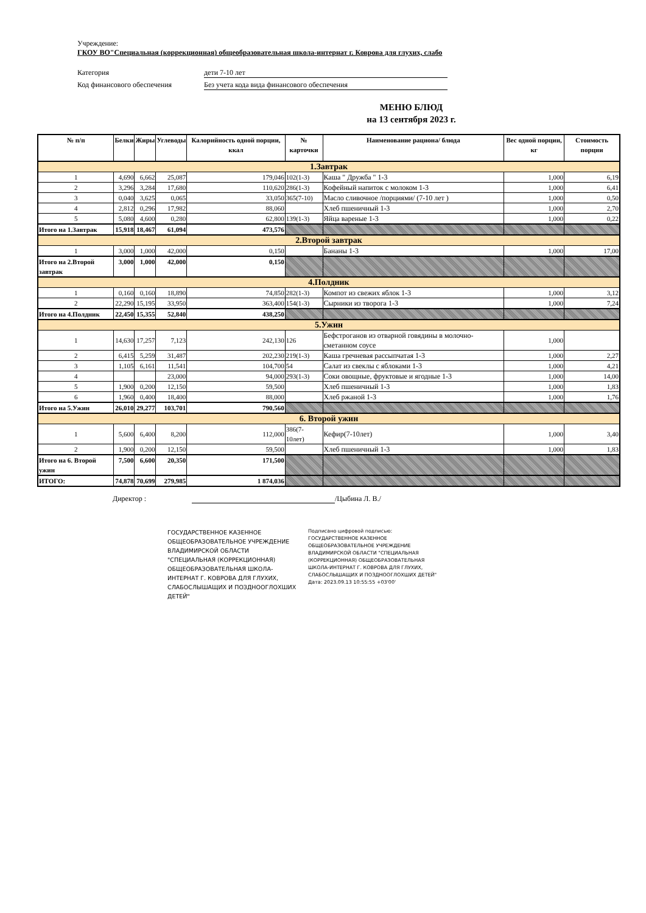Учреждение:
ГКОУ ВО"Специальная (коррекционная) общеобразовательная школа-интернат г. Коврова для глухих, слабо
Категория дети 7-10 лет
Код финансового обеспечения Без учета кода вида финансового обеспечения
МЕНЮ БЛЮД
на 13 сентября 2023 г.
| № п/п | Белки | Жиры | Углеводы | Калорийность одной порции, ккал | № карточки | Наименование рациона/ блюда | Вес одной порции, кг | Стоимость порции |
| --- | --- | --- | --- | --- | --- | --- | --- | --- |
| 1.Завтрак | | | | | | | | |
| 1 | 4,690 | 6,662 | 25,087 | 179,046 | 102(1-3) | Каша " Дружба " 1-3 | 1,000 | 6,19 |
| 2 | 3,296 | 3,284 | 17,680 | 110,620 | 286(1-3) | Кофейный напиток с молоком 1-3 | 1,000 | 6,41 |
| 3 | 0,040 | 3,625 | 0,065 | 33,050 | 365(7-10) | Масло сливочное /порциями/ (7-10 лет ) | 1,000 | 0,50 |
| 4 | 2,812 | 0,296 | 17,982 | 88,060 | | Хлеб пшеничный 1-3 | 1,000 | 2,70 |
| 5 | 5,080 | 4,600 | 0,280 | 62,800 | 139(1-3) | Яйца вареные 1-3 | 1,000 | 0,22 |
| Итого на 1.Завтрак | 15,918 | 18,467 | 61,094 | 473,576 | | | | |
| 2.Второй завтрак | | | | | | | | |
| 1 | 3,000 | 1,000 | 42,000 | 0,150 | | Бананы 1-3 | 1,000 | 17,00 |
| Итого на 2.Второй завтрак | 3,000 | 1,000 | 42,000 | 0,150 | | | | |
| 4.Полдник | | | | | | | | |
| 1 | 0,160 | 0,160 | 18,890 | 74,850 | 282(1-3) | Компот из свежих яблок 1-3 | 1,000 | 3,12 |
| 2 | 22,290 | 15,195 | 33,950 | 363,400 | 154(1-3) | Сырники из творога 1-3 | 1,000 | 7,24 |
| Итого на 4.Полдник | 22,450 | 15,355 | 52,840 | 438,250 | | | | |
| 5.Ужин | | | | | | | | |
| 1 | 14,630 | 17,257 | 7,123 | 242,130 | 126 | Бефстроганов из отварной говядины в молочно-сметанном соусе | 1,000 | |
| 2 | 6,415 | 5,259 | 31,487 | 202,230 | 219(1-3) | Каша гречневая рассыпчатая 1-3 | 1,000 | 2,27 |
| 3 | 1,105 | 6,161 | 11,541 | 104,700 | 54 | Салат из свеклы с яблоками 1-3 | 1,000 | 4,21 |
| 4 | | | 23,000 | 94,000 | 293(1-3) | Соки овощные, фруктовые и ягодные 1-3 | 1,000 | 14,00 |
| 5 | 1,900 | 0,200 | 12,150 | 59,500 | | Хлеб пшеничный 1-3 | 1,000 | 1,83 |
| 6 | 1,960 | 0,400 | 18,400 | 88,000 | | Хлеб ржаной 1-3 | 1,000 | 1,76 |
| Итого на 5.Ужин | 26,010 | 29,277 | 103,701 | 790,560 | | | | |
| 6. Второй ужин | | | | | | | | |
| 1 | 5,600 | 6,400 | 8,200 | 112,000 | 386(7-10лет) | Кефир(7-10лет) | 1,000 | 3,40 |
| 2 | 1,900 | 0,200 | 12,150 | 59,500 | | Хлеб пшеничный 1-3 | 1,000 | 1,83 |
| Итого на 6. Второй ужин | 7,500 | 6,600 | 20,350 | 171,500 | | | | |
| ИТОГО: | 74,878 | 70,699 | 279,985 | 1 874,036 | | | | |
Директор : /Цыбина Л. В./
ГОСУДАРСТВЕННОЕ КАЗЕННОЕ ОБЩЕОБРАЗОВАТЕЛЬНОЕ УЧРЕЖДЕНИЕ ВЛАДИМИРСКОЙ ОБЛАСТИ "СПЕЦИАЛЬНАЯ (КОРРЕКЦИОННАЯ) ОБЩЕОБРАЗОВАТЕЛЬНАЯ ШКОЛА-ИНТЕРНАТ Г. КОВРОВА ДЛЯ ГЛУХИХ, СЛАБОСЛЫШАЩИХ И ПОЗДНООГЛОХШИХ ДЕТЕЙ"
Подписано цифровой подписью: ГОСУДАРСТВЕННОЕ КАЗЕННОЕ ОБЩЕОБРАЗОВАТЕЛЬНОЕ УЧРЕЖДЕНИЕ ВЛАДИМИРСКОЙ ОБЛАСТИ "СПЕЦИАЛЬНАЯ (КОРРЕКЦИОННАЯ) ОБЩЕОБРАЗОВАТЕЛЬНАЯ ШКОЛА-ИНТЕРНАТ Г. КОВРОВА ДЛЯ ГЛУХИХ, СЛАБОСЛЫШАЩИХ И ПОЗДНООГЛОХШИХ ДЕТЕЙ"
Дата: 2023.09.13 10:55:55 +03'00'